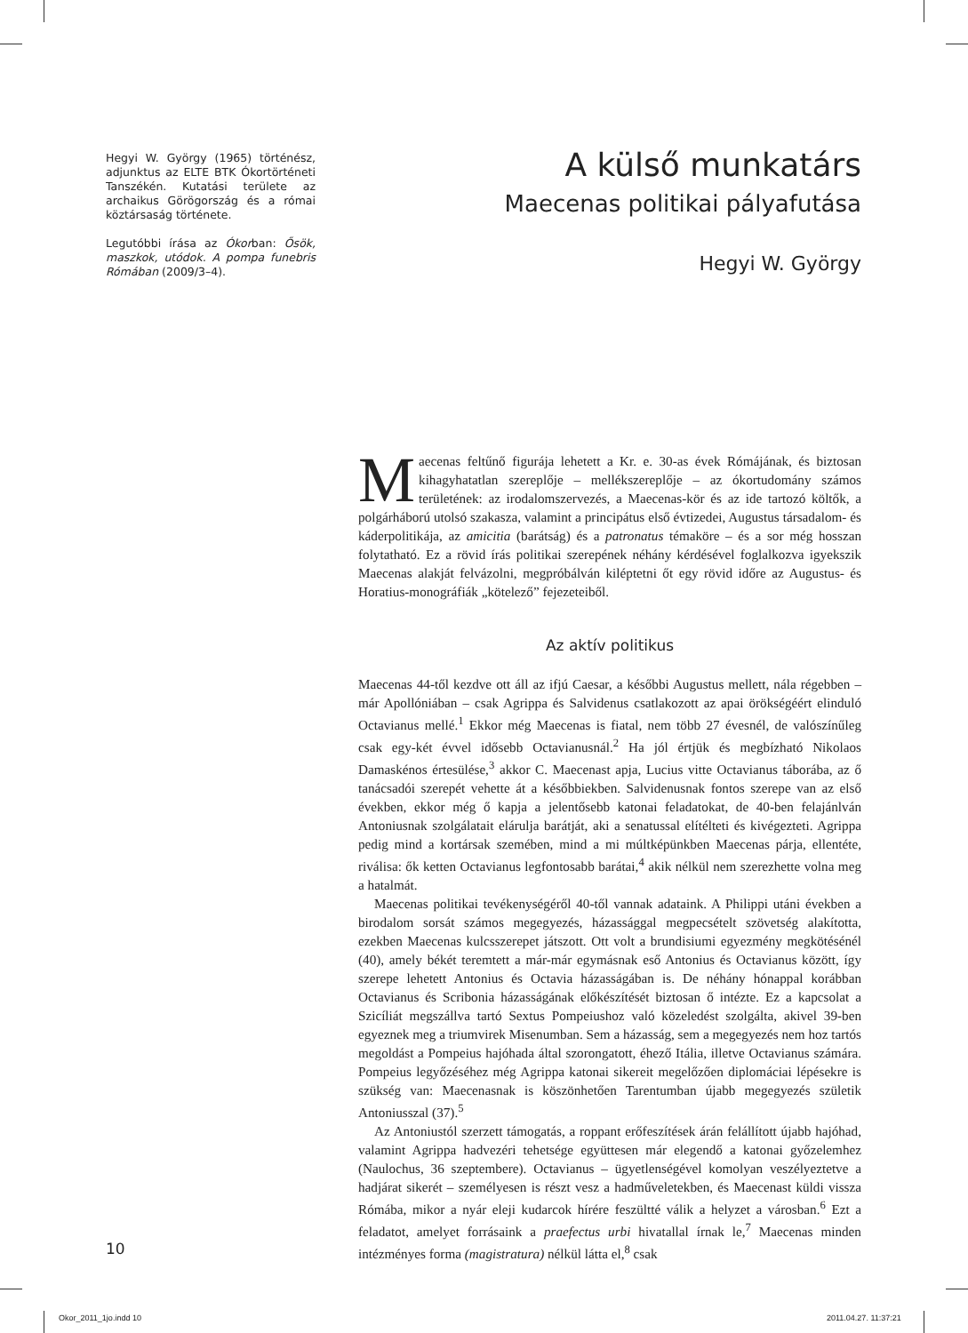Hegyi W. György (1965) történész, adjunktus az ELTE BTK Ókortörténeti Tanszékén. Kutatási területe az archaikus Görögország és a római köztársaság története.
Legutóbbi írása az Ókorban: Ősök, maszkok, utódok. A pompa funebris Rómában (2009/3–4).
A külső munkatárs
Maecenas politikai pályafutása
Hegyi W. György
Maecenas feltűnő figurája lehetett a Kr. e. 30-as évek Rómájának, és biztosan kihagyhatatlan szereplője – mellékszereplője – az ókortudomány számos területének: az irodalomszervezés, a Maecenas-kör és az ide tartozó költők, a polgárháború utolsó szakasza, valamint a principátus első évtizedei, Augustus társadalom- és káderpolitikája, az amicitia (barátság) és a patronatus témaköre – és a sor még hosszan folytatható. Ez a rövid írás politikai szerepének néhány kérdésével foglalkozva igyekszik Maecenas alakját felvázolni, megpróbálván kiléptetni őt egy rövid időre az Augustus- és Horatius-monográfiák „kötelező” fejezeteiből.
Az aktív politikus
Maecenas 44-től kezdve ott áll az ifjú Caesar, a későbbi Augustus mellett, nála régebben – már Apollóniában – csak Agrippa és Salvidenus csatlakozott az apai örökségéért elinduló Octavianus mellé.<sup>1</sup> Ekkor még Maecenas is fiatal, nem több 27 évesnél, de valószínűleg csak egy-két évvel idősebb Octavianusnál.<sup>2</sup> Ha jól értjük és megbízható Nikolaos Damaskénos értesülése,<sup>3</sup> akkor C. Maecenast apja, Lucius vitte Octavianus táborába, az ő tanácsadói szerepét vehette át a későbbiekben. Salvidenusnak fontos szerepe van az első években, ekkor még ő kapja a jelentősebb katonai feladatokat, de 40-ben felajánlván Antoniusnak szolgálatait elárulja barátját, aki a senatussal elítélteti és kivégezteti. Agrippa pedig mind a kortársak szemében, mind a mi múltképünkben Maecenas párja, ellentéte, riválisa: ők ketten Octavianus legfontosabb barátai,<sup>4</sup> akik nélkül nem szerezhette volna meg a hatalmát.
Maecenas politikai tevékenységéről 40-től vannak adataink. A Philippi utáni években a birodalom sorsát számos megegyezés, házassággal megpecsételt szövetség alakította, ezekben Maecenas kulcsszerepet játszott. Ott volt a brundisiumi egyezmény megkötésénél (40), amely békét teremtett a már-már egymásnak eső Antonius és Octavianus között, így szerepe lehetett Antonius és Octavia házasságában is. De néhány hónappal korábban Octavianus és Scribonia házasságának előkészítését biztosan ő intézte. Ez a kapcsolat a Szicíliát megszállva tartó Sextus Pompeiushoz való közeledést szolgálta, akivel 39-ben egyeznek meg a triumvirek Misenumban. Sem a házasság, sem a megegyezés nem hoz tartós megoldást a Pompeius hajóhada által szorongatott, éhező Itália, illetve Octavianus számára. Pompeius legyőzéséhez még Agrippa katonai sikereit megelőzően diplomáciai lépésekre is szükség van: Maecenasnak is köszönhetően Tarentumban újabb megegyezés születik Antoniusszal (37).<sup>5</sup>
Az Antoniustól szerzett támogatás, a roppant erőfeszítések árán felállított újabb hajóhad, valamint Agrippa hadvezéri tehetsége együttesen már elegendő a katonai győzelemhez (Naulochus, 36 szeptembere). Octavianus – ügyetlenségével komolyan veszélyeztetve a hadjárat sikerét – személyesen is részt vesz a hadműveletekben, és Maecenast küldi vissza Rómába, mikor a nyár eleji kudarcok hírére feszültté válik a helyzet a városban.<sup>6</sup> Ezt a feladatot, amelyet forrásaink a praefectus urbi hivatallal írnak le,<sup>7</sup> Maecenas minden intézményes forma (magistratura) nélkül látta el,<sup>8</sup> csak
10
Okor_2011_1jo.indd 10 2011.04.27. 11:37:21